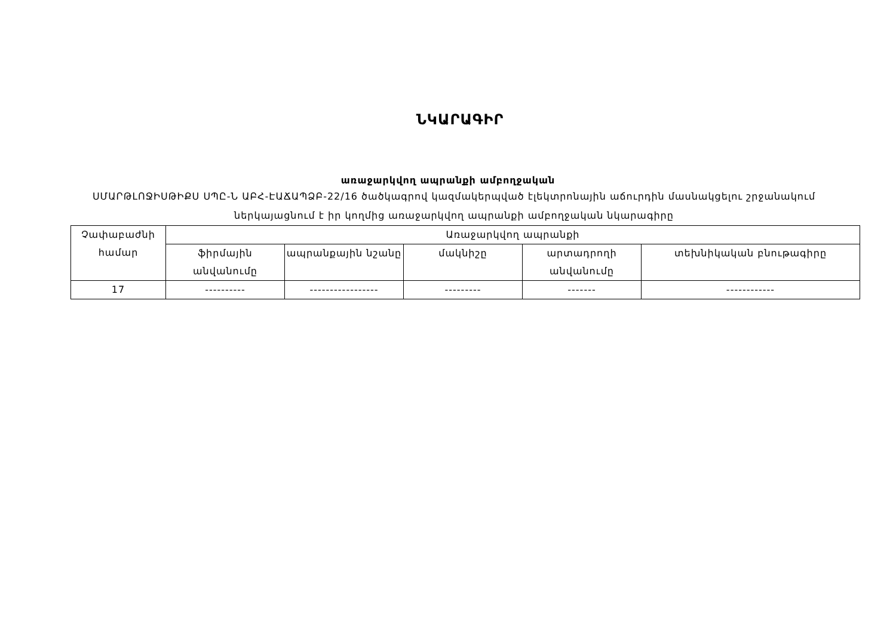ՆԿԱՐԱԳԻՐ
առաջարկվող ապրանքի ամբողջական
ՍՄԱՐԹԼՈՋԻՍԹԻՔՍ ՍՊԸ-Ն ԱԲՀ-ԷԱՃԱՊՁԲ-22/16 ծածկագրով կազմակերպված էլեկտրոնային աճուրդին մասնակցելու շրջանակում ներկայացնում է իր կողմից առաջարկվող ապրանքի ամբողջական նկարագիրը
| Չափաբաժնի համար | Առաջարկվող ապրանքի | | | | |
| --- | --- | --- | --- | --- | --- |
| | ֆիրմային անվանումը | ապրանքային նշանը | մակնիշը | արտադրողի անվանումը | տեխնիկական բնութագիրը |
| 17 | ---------- | ----------------- | --------- | ------- | ------------ |